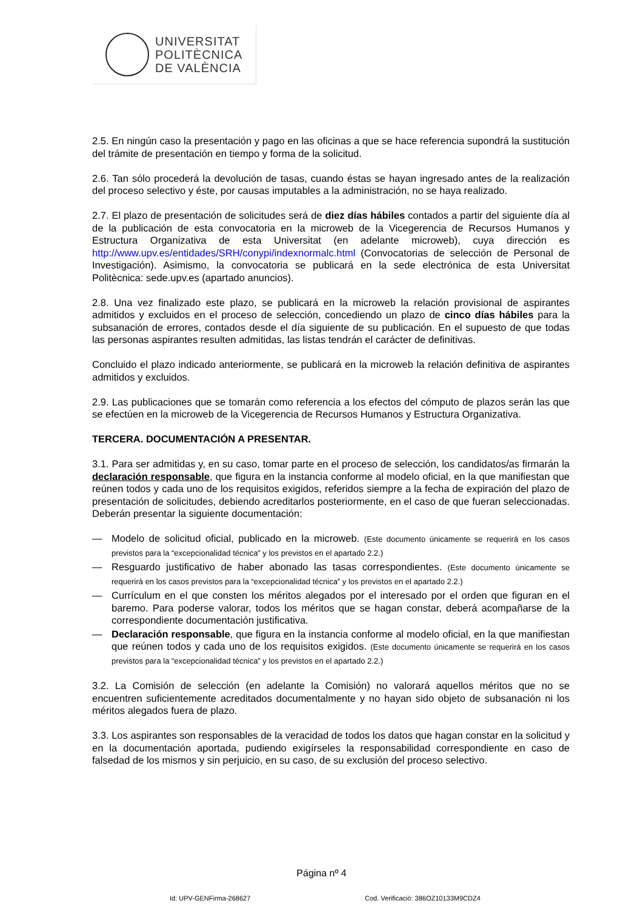UNIVERSITAT
POLITÈCNICA
DE VALÈNCIA
2.5. En ningún caso la presentación y pago en las oficinas a que se hace referencia supondrá la sustitución del trámite de presentación en tiempo y forma de la solicitud.
2.6. Tan sólo procederá la devolución de tasas, cuando éstas se hayan ingresado antes de la realización del proceso selectivo y éste, por causas imputables a la administración, no se haya realizado.
2.7. El plazo de presentación de solicitudes será de diez días hábiles contados a partir del siguiente día al de la publicación de esta convocatoria en la microweb de la Vicegerencia de Recursos Humanos y Estructura Organizativa de esta Universitat (en adelante microweb), cuya dirección es http://www.upv.es/entidades/SRH/conypi/indexnormalc.html (Convocatorias de selección de Personal de Investigación). Asimismo, la convocatoria se publicará en la sede electrónica de esta Universitat Politècnica: sede.upv.es (apartado anuncios).
2.8. Una vez finalizado este plazo, se publicará en la microweb la relación provisional de aspirantes admitidos y excluidos en el proceso de selección, concediendo un plazo de cinco días hábiles para la subsanación de errores, contados desde el día siguiente de su publicación. En el supuesto de que todas las personas aspirantes resulten admitidas, las listas tendrán el carácter de definitivas.
Concluido el plazo indicado anteriormente, se publicará en la microweb la relación definitiva de aspirantes admitidos y excluidos.
2.9. Las publicaciones que se tomarán como referencia a los efectos del cómputo de plazos serán las que se efectúen en la microweb de la Vicegerencia de Recursos Humanos y Estructura Organizativa.
TERCERA. DOCUMENTACIÓN A PRESENTAR.
3.1. Para ser admitidas y, en su caso, tomar parte en el proceso de selección, los candidatos/as firmarán la declaración responsable, que figura en la instancia conforme al modelo oficial, en la que manifiestan que reúnen todos y cada uno de los requisitos exigidos, referidos siempre a la fecha de expiración del plazo de presentación de solicitudes, debiendo acreditarlos posteriormente, en el caso de que fueran seleccionadas. Deberán presentar la siguiente documentación:
— Modelo de solicitud oficial, publicado en la microweb. (Este documento únicamente se requerirá en los casos previstos para la “excepcionalidad técnica” y los previstos en el apartado 2.2.)
— Resguardo justificativo de haber abonado las tasas correspondientes. (Este documento únicamente se requerirá en los casos previstos para la “excepcionalidad técnica” y los previstos en el apartado 2.2.)
— Currículum en el que consten los méritos alegados por el interesado por el orden que figuran en el baremo. Para poderse valorar, todos los méritos que se hagan constar, deberá acompañarse de la correspondiente documentación justificativa.
— Declaración responsable, que figura en la instancia conforme al modelo oficial, en la que manifiestan que reúnen todos y cada uno de los requisitos exigidos. (Este documento únicamente se requerirá en los casos previstos para la “excepcionalidad técnica” y los previstos en el apartado 2.2.)
3.2. La Comisión de selección (en adelante la Comisión) no valorará aquellos méritos que no se encuentren suficientemente acreditados documentalmente y no hayan sido objeto de subsanación ni los méritos alegados fuera de plazo.
3.3. Los aspirantes son responsables de la veracidad de todos los datos que hagan constar en la solicitud y en la documentación aportada, pudiendo exigírseles la responsabilidad correspondiente en caso de falsedad de los mismos y sin perjuicio, en su caso, de su exclusión del proceso selectivo.
Página nº 4
Id: UPV-GENFirma-268627
Cod. Verificació: 386OZ10133M9CDZ4